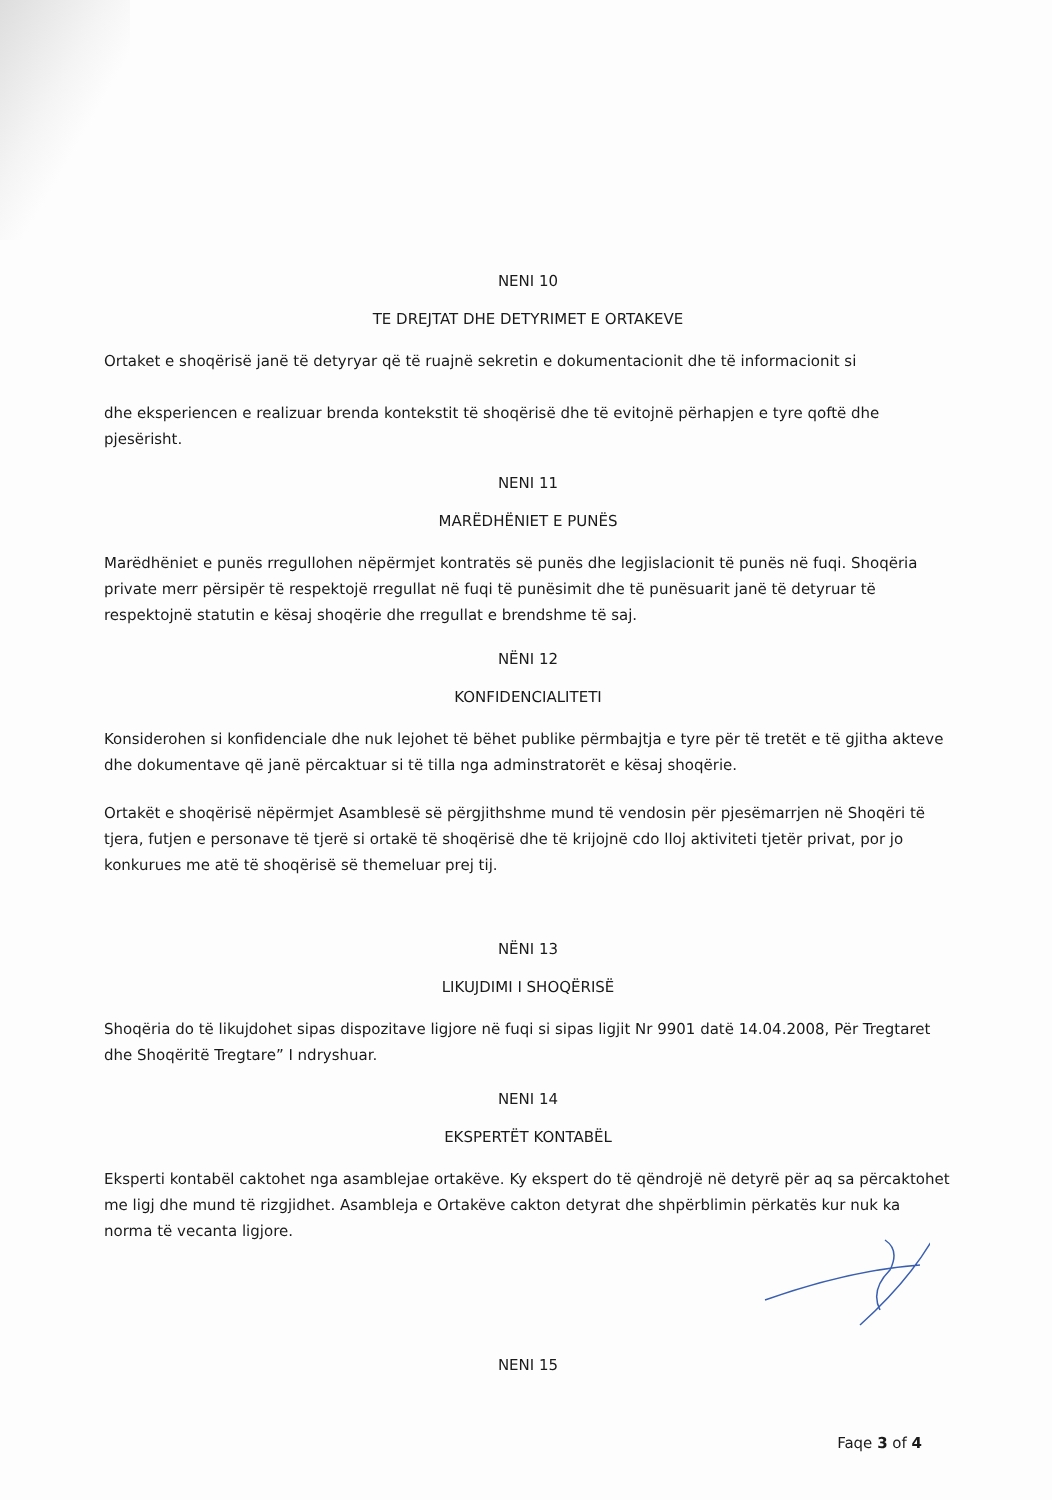NENI 10
TE DREJTAT DHE DETYRIMET E ORTAKEVE
Ortaket e shoqërisë janë të detyryar që të ruajnë sekretin e dokumentacionit dhe të informacionit si
dhe eksperiencen e realizuar brenda kontekstit të shoqërisë dhe të evitojnë përhapjen e tyre qoftë dhe pjesërisht.
NENI 11
MARËDHËNIET E PUNËS
Marëdhëniet e punës rregullohen nëpërmjet kontratës së punës dhe legjislacionit të punës në fuqi. Shoqëria private merr përsipër të respektojë rregullat në fuqi të punësimit dhe të punësuarit janë të detyruar të respektojnë statutin e kësaj shoqërie dhe rregullat e brendshme të saj.
NËNI 12
KONFIDENCIALITETI
Konsiderohen si konfidenciale dhe nuk lejohet të bëhet publike përmbajtja e tyre për të tretët e të gjitha akteve dhe dokumentave që janë përcaktuar si të tilla nga adminstratorët e kësaj shoqërie.
Ortakët e shoqërisë nëpërmjet Asamblesë së përgjithshme mund të vendosin për pjesëmarrjen në Shoqëri të tjera, futjen e personave të tjerë si ortakë të shoqërisë dhe të krijojnë cdo lloj aktiviteti tjetër privat, por jo konkurues me atë të shoqërisë së themeluar prej tij.
NËNI 13
LIKUJDIMI I SHOQËRISË
Shoqëria do të likujdohet sipas dispozitave ligjore në fuqi si sipas ligjit Nr 9901 datë 14.04.2008, Për Tregtaret dhe Shoqëritë Tregtare” I ndryshuar.
NENI 14
EKSPERTËT KONTABËL
Eksperti kontabël caktohet nga asamblejae ortakëve. Ky ekspert do të qëndrojë në detyrë për aq sa përcaktohet me ligj dhe mund të rizgjidhet. Asambleja e Ortakëve cakton detyrat dhe shpërblimin përkatës kur nuk ka norma të vecanta ligjore.
NENI 15
Faqe 3 of 4